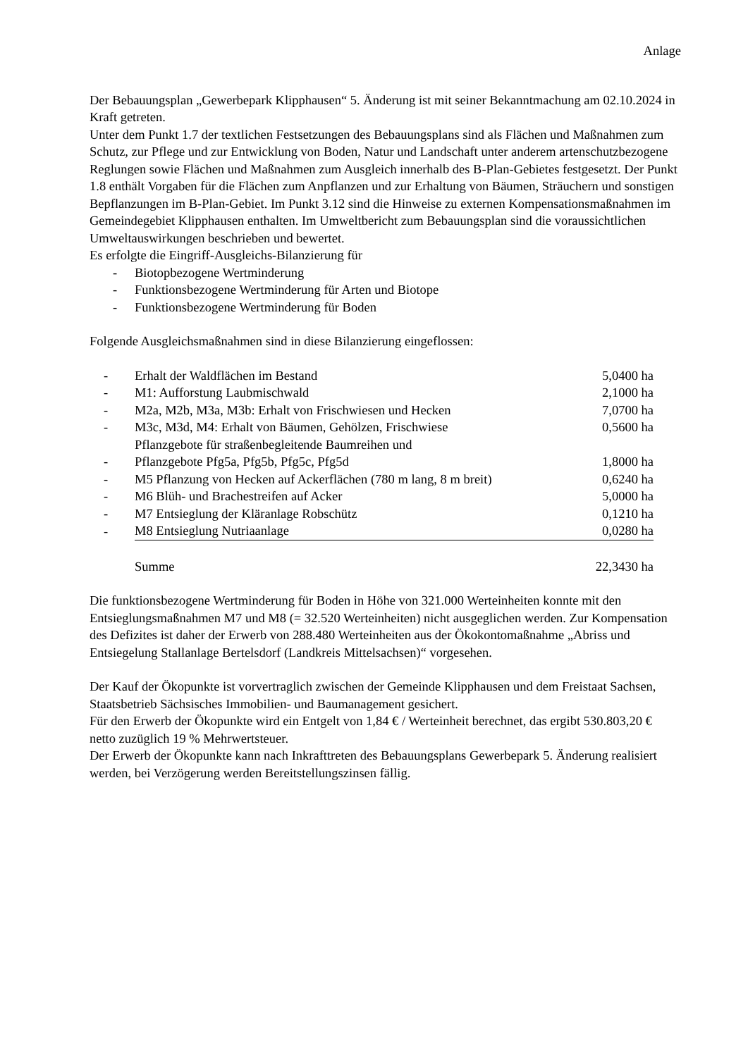Anlage
Der Bebauungsplan „Gewerbepark Klipphausen“ 5. Änderung ist mit seiner Bekanntmachung am 02.10.2024 in Kraft getreten.
Unter dem Punkt 1.7 der textlichen Festsetzungen des Bebauungsplans sind als Flächen und Maßnahmen zum Schutz, zur Pflege und zur Entwicklung von Boden, Natur und Landschaft unter anderem artenschutzbezogene Reglungen sowie Flächen und Maßnahmen zum Ausgleich innerhalb des B-Plan-Gebietes festgesetzt. Der Punkt 1.8 enthält Vorgaben für die Flächen zum Anpflanzen und zur Erhaltung von Bäumen, Sträuchern und sonstigen Bepflanzungen im B-Plan-Gebiet. Im Punkt 3.12 sind die Hinweise zu externen Kompensationsmaßnahmen im Gemeindegebiet Klipphausen enthalten. Im Umweltbericht zum Bebauungsplan sind die voraussichtlichen Umweltauswirkungen beschrieben und bewertet.
Es erfolgte die Eingriff-Ausgleichs-Bilanzierung für
- Biotopbezogene Wertminderung
- Funktionsbezogene Wertminderung für Arten und Biotope
- Funktionsbezogene Wertminderung für Boden
Folgende Ausgleichsmaßnahmen sind in diese Bilanzierung eingeflossen:
| - | Erhalt der Waldflächen im Bestand | 5,0400 ha |
| - | M1: Aufforstung Laubmischwald | 2,1000 ha |
| - | M2a, M2b, M3a, M3b: Erhalt von Frischwiesen und Hecken | 7,0700 ha |
| - | M3c, M3d, M4: Erhalt von Bäumen, Gehölzen, Frischwiese | 0,5600 ha |
| - | Pflanzgebote für straßenbegleitende Baumreihen und Pflanzgebote Pfg5a, Pfg5b, Pfg5c, Pfg5d | 1,8000 ha |
| - | M5 Pflanzung von Hecken auf Ackerflächen (780 m lang, 8 m breit) | 0,6240 ha |
| - | M6 Blüh- und Brachestreifen auf Acker | 5,0000 ha |
| - | M7 Entsieglung der Kläranlage Robschütz | 0,1210 ha |
| - | M8 Entsieglung Nutriaanlage | 0,0280 ha |
| | Summe | 22,3430 ha |
Die funktionsbezogene Wertminderung für Boden in Höhe von 321.000 Werteinheiten konnte mit den Entsieglungsmaßnahmen M7 und M8 (= 32.520 Werteinheiten) nicht ausgeglichen werden. Zur Kompensation des Defizites ist daher der Erwerb von 288.480 Werteinheiten aus der Ökokontomaßnahme „Abriss und Entsiegelung Stallanlage Bertelsdorf (Landkreis Mittelsachsen)“ vorgesehen.
Der Kauf der Ökopunkte ist vorvertraglich zwischen der Gemeinde Klipphausen und dem Freistaat Sachsen, Staatsbetrieb Sächsisches Immobilien- und Baumanagement gesichert.
Für den Erwerb der Ökopunkte wird ein Entgelt von 1,84 € / Werteinheit berechnet, das ergibt 530.803,20 € netto zuzüglich 19 % Mehrwertsteuer.
Der Erwerb der Ökopunkte kann nach Inkrafttreten des Bebauungsplans Gewerbepark 5. Änderung realisiert werden, bei Verzögerung werden Bereitstellungszinsen fällig.